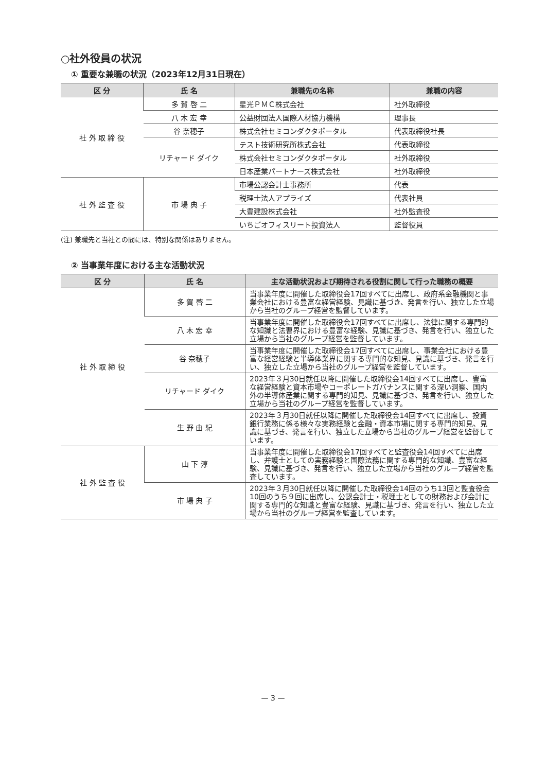○社外役員の状況
① 重要な兼職の状況（2023年12月31日現在）
| 区 分 | 氏 名 | 兼職先の名称 | 兼職の内容 |
| --- | --- | --- | --- |
| 社 外 取 締 役 | 多 賀 啓 二 | 星光ＰＭＣ株式会社 | 社外取締役 |
| | 八 木 宏 幸 | 公益財団法人国際人材協力機構 | 理事長 |
| | 谷 奈穂子 | 株式会社セミコンダクタポータル | 代表取締役社長 |
| | リチャード ダイク | テスト技術研究所株式会社 | 代表取締役 |
| | | 株式会社セミコンダクタポータル | 社外取締役 |
| | | 日本産業パートナーズ株式会社 | 社外取締役 |
| 社 外 監 査 役 | 市 場 典 子 | 市場公認会計士事務所 | 代表 |
| | | 税理士法人アプライズ | 代表社員 |
| | | 大豊建設株式会社 | 社外監査役 |
| | | いちごオフィスリート投資法人 | 監督役員 |
(注) 兼職先と当社との間には、特別な関係はありません。
② 当事業年度における主な活動状況
| 区 分 | 氏 名 | 主な活動状況および期待される役割に関して行った職務の概要 |
| --- | --- | --- |
| 社 外 取 締 役 | 多 賀 啓 二 | 当事業年度に開催した取締役会17回すべてに出席し、政府系金融機関と事業会社における豊富な経営経験、見識に基づき、発言を行い、独立した立場から当社のグループ経営を監督しています。 |
| | 八 木 宏 幸 | 当事業年度に開催した取締役会17回すべてに出席し、法律に関する専門的な知識と法曹界における豊富な経験、見識に基づき、発言を行い、独立した立場から当社のグループ経営を監督しています。 |
| | 谷 奈穂子 | 当事業年度に開催した取締役会17回すべてに出席し、事業会社における豊富な経営経験と半導体業界に関する専門的な知見、見識に基づき、発言を行い、独立した立場から当社のグループ経営を監督しています。 |
| | リチャード ダイク | 2023年３月30日就任以降に開催した取締役会14回すべてに出席し、豊富な経営経験と資本市場やコーポレートガバナンスに関する深い洞察、国内外の半導体産業に関する専門的知見、見識に基づき、発言を行い、独立した立場から当社のグループ経営を監督しています。 |
| | 生 野 由 紀 | 2023年３月30日就任以降に開催した取締役会14回すべてに出席し、投資銀行業務に係る様々な実務経験と金融・資本市場に関する専門的知見、見識に基づき、発言を行い、独立した立場から当社のグループ経営を監督しています。 |
| 社 外 監 査 役 | 山 下 淳 | 当事業年度に開催した取締役会17回すべてと監査役会14回すべてに出席し、弁護士としての実務経験と国際法務に関する専門的な知識、豊富な経験、見識に基づき、発言を行い、独立した立場から当社のグループ経営を監査しています。 |
| | 市 場 典 子 | 2023年３月30日就任以降に開催した取締役会14回のうち13回と監査役会10回のうち９回に出席し、公認会計士・税理士としての財務および会計に関する専門的な知識と豊富な経験、見識に基づき、発言を行い、独立した立場から当社のグループ経営を監査しています。 |
— 3 —